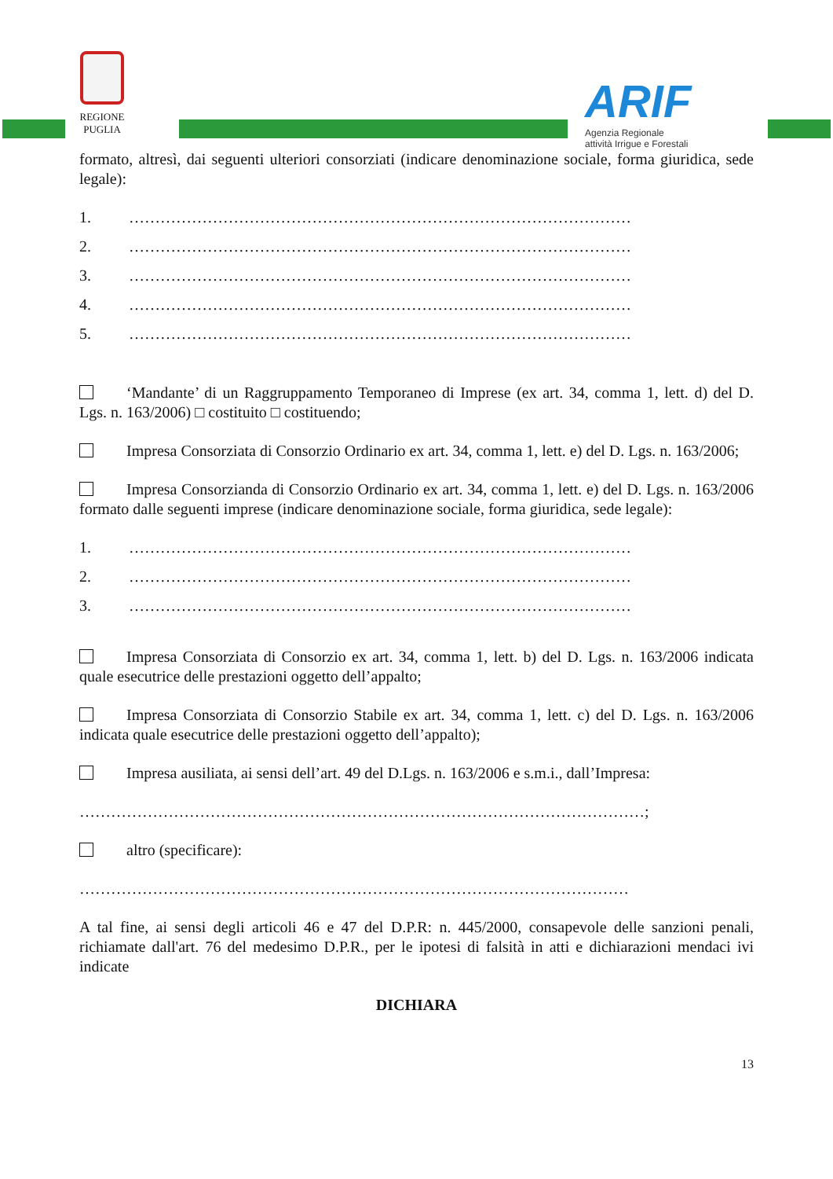REGIONE PUGLIA
ARIF
Agenzia Regionale
attività Irrigue e Forestali
formato, altresì, dai seguenti ulteriori consorziati (indicare denominazione sociale, forma giuridica, sede legale):
1. ……………………………………………………………………………………
2. ……………………………………………………………………………………
3. ……………………………………………………………………………………
4. ……………………………………………………………………………………
5. ……………………………………………………………………………………
‘Mandante’ di un Raggruppamento Temporaneo di Imprese (ex art. 34, comma 1, lett. d) del D. Lgs. n. 163/2006) □ costituito □ costituendo;
Impresa Consorziata di Consorzio Ordinario ex art. 34, comma 1, lett. e) del D. Lgs. n. 163/2006;
Impresa Consorzianda di Consorzio Ordinario ex art. 34, comma 1, lett. e) del D. Lgs. n. 163/2006 formato dalle seguenti imprese (indicare denominazione sociale, forma giuridica, sede legale):
1. ……………………………………………………………………………………
2. ……………………………………………………………………………………
3. ……………………………………………………………………………………
Impresa Consorziata di Consorzio ex art. 34, comma 1, lett. b) del D. Lgs. n. 163/2006 indicata quale esecutrice delle prestazioni oggetto dell’appalto;
Impresa Consorziata di Consorzio Stabile ex art. 34, comma 1, lett. c) del D. Lgs. n. 163/2006 indicata quale esecutrice delle prestazioni oggetto dell’appalto);
Impresa ausiliata, ai sensi dell’art. 49 del D.Lgs. n. 163/2006 e s.m.i., dall’Impresa:
………………………………………………………………………………………………;
altro (specificare):
……………………………………………………………………………………………
A tal fine, ai sensi degli articoli 46 e 47 del D.P.R: n. 445/2000, consapevole delle sanzioni penali, richiamate dall'art. 76 del medesimo D.P.R., per le ipotesi di falsità in atti e dichiarazioni mendaci ivi indicate
DICHIARA
13